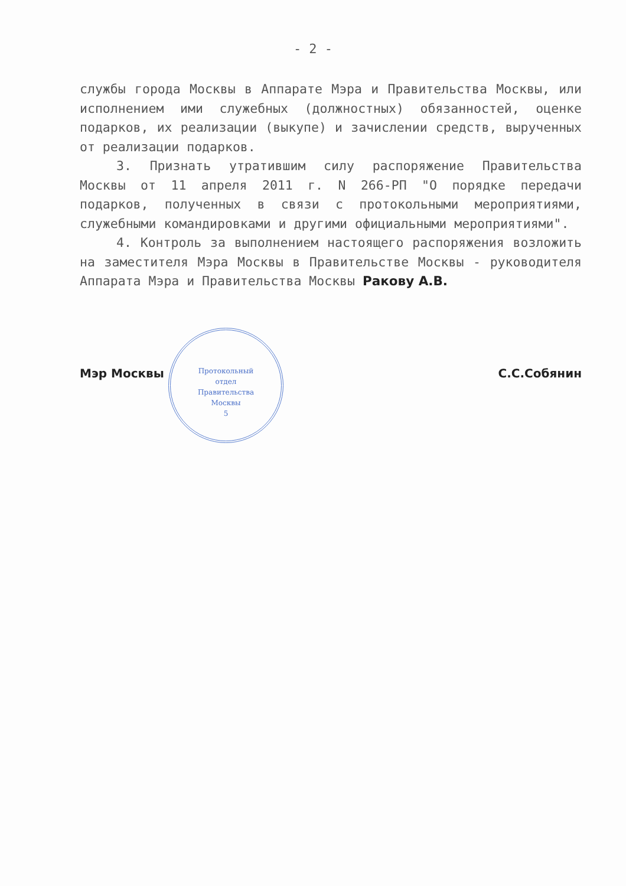- 2 -
службы города Москвы в Аппарате Мэра и Правительства Москвы, или исполнением ими служебных (должностных) обязанностей, оценке подарков, их реализации (выкупе) и зачислении средств, вырученных от реализации подарков.
3. Признать утратившим силу распоряжение Правительства Москвы от 11 апреля 2011 г. N 266-РП "О порядке передачи подарков, полученных в связи с протокольными мероприятиями, служебными командировками и другими официальными мероприятиями".
4. Контроль за выполнением настоящего распоряжения возложить на заместителя Мэра Москвы в Правительстве Москвы - руководителя Аппарата Мэра и Правительства Москвы Ракову А.В.
Мэр Москвы С.С.Собянин
Протокольный
отдел
Правительства
Москвы
5